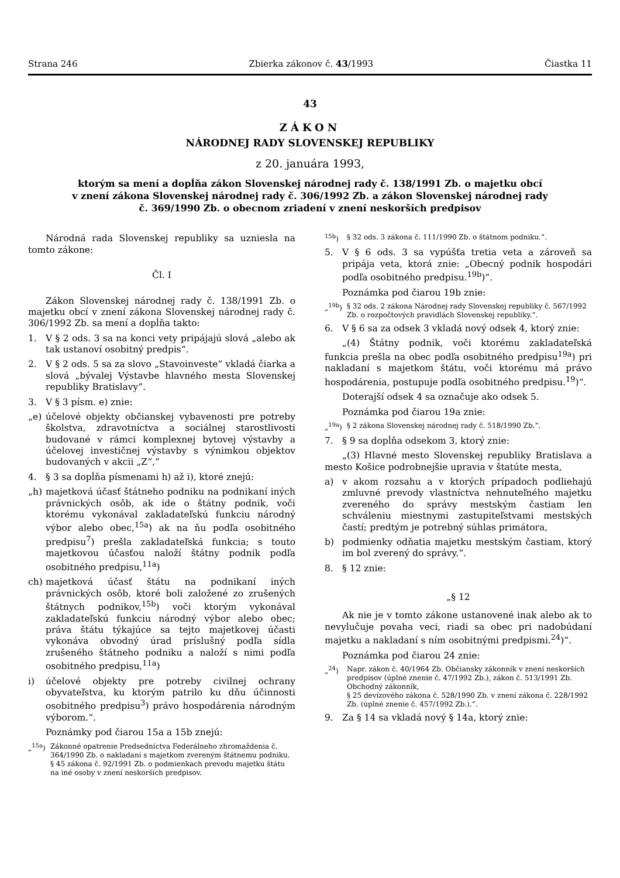Strana 246 Zbierka zákonov č. 43/1993 Čiastka 11
43
ZÁKON
NÁRODNEJ RADY SLOVENSKEJ REPUBLIKY
z 20. januára 1993,
ktorým sa mení a dopĺňa zákon Slovenskej národnej rady č. 138/1991 Zb. o majetku obcí
v znení zákona Slovenskej národnej rady č. 306/1992 Zb. a zákon Slovenskej národnej rady
č. 369/1990 Zb. o obecnom zriadení v znení neskorších predpisov
Národná rada Slovenskej republiky sa uzniesla na tomto zákone:
Čl. I
Zákon Slovenskej národnej rady č. 138/1991 Zb. o majetku obcí v znení zákona Slovenskej národnej rady č. 306/1992 Zb. sa mení a dopĺňa takto:
1. V § 2 ods. 3 sa na konci vety pripájajú slová „alebo ak tak ustanoví osobitný predpis“.
2. V § 2 ods. 5 sa za slovo „Stavoinveste“ vkladá čiarka a slová „bývalej Výstavbe hlavného mesta Slovenskej republiky Bratislavy“.
3. V § 3 písm. e) znie:
„e) účelové objekty občianskej vybavenosti pre potreby školstva, zdravotníctva a sociálnej starostlivosti budované v rámci komplexnej bytovej výstavby a účelovej investičnej výstavby s výnimkou objektov budovaných v akcii „Z“,“
4. § 3 sa dopĺňa písmenami h) až i), ktoré znejú:
„h) majetková účasť štátneho podniku na podnikaní iných právnických osôb, ak ide o štátny podnik, voči ktorému vykonával zakladateľskú funkciu národný výbor alebo obec,<sup>15a</sup>) ak na ňu podľa osobitného predpisu<sup>7</sup>) prešla zakladateľská funkcia; s touto majetkovou účasťou naloží štátny podnik podľa osobitného predpisu,<sup>11a</sup>)
ch) majetková účasť štátu na podnikaní iných právnických osôb, ktoré boli založené zo zrušených štátnych podnikov,<sup>15b</sup>) voči ktorým vykonával zakladateľskú funkciu národný výbor alebo obec; práva štátu týkajúce sa tejto majetkovej účasti vykonáva obvodný úrad príslušný podľa sídla zrušeného štátneho podniku a naloží s nimi podľa osobitného predpisu,<sup>11a</sup>)
i) účelové objekty pre potreby civilnej ochrany obyvateľstva, ku ktorým patrilo ku dňu účinnosti osobitného predpisu<sup>3</sup>) právo hospodárenia národným výborom.“.
Poznámky pod čiarou 15a a 15b znejú:
„<sup>15a</sup>) Zákonné opatrenie Predsedníctva Federálneho zhromaždenia č. 364/1990 Zb. o nakladaní s majetkom zvereným štátnemu podniku.
§ 45 zákona č. 92/1991 Zb. o podmienkach prevodu majetku štátu na iné osoby v znení neskorších predpisov.
<sup>15b</sup>) § 32 ods. 3 zákona č. 111/1990 Zb. o štátnom podniku.“.
5. V § 6 ods. 3 sa vypúšťa tretia veta a zároveň sa pripája veta, ktorá znie: „Obecný podnik hospodári podľa osobitného predpisu.<sup>19b</sup>)“.
Poznámka pod čiarou 19b znie:
„<sup>19b</sup>) § 32 ods. 2 zákona Národnej rady Slovenskej republiky č. 567/1992 Zb. o rozpočtových pravidlách Slovenskej republiky.“.
6. V § 6 sa za odsek 3 vkladá nový odsek 4, ktorý znie:
„(4) Štátny podnik, voči ktorému zakladateľská funkcia prešla na obec podľa osobitného predpisu<sup>19a</sup>) pri nakladaní s majetkom štátu, voči ktorému má právo hospodárenia, postupuje podľa osobitného predpisu.<sup>19</sup>)“.
Doterajší odsek 4 sa označuje ako odsek 5.
Poznámka pod čiarou 19a znie:
„<sup>19a</sup>) § 2 zákona Slovenskej národnej rady č. 518/1990 Zb.“.
7. § 9 sa dopĺňa odsekom 3, ktorý znie:
„(3) Hlavné mesto Slovenskej republiky Bratislava a mesto Košice podrobnejšie upravia v štatúte mesta,
a) v akom rozsahu a v ktorých prípadoch podliehajú zmluvné prevody vlastníctva nehnuteľného majetku zvereného do správy mestským častiam len schváleniu miestnymi zastupiteľstvami mestských častí; predtým je potrebný súhlas primátora,
b) podmienky odňatia majetku mestským častiam, ktorý im bol zverený do správy.“.
8. § 12 znie:
„§ 12
Ak nie je v tomto zákone ustanovené inak alebo ak to nevylučuje povaha veci, riadi sa obec pri nadobúdaní majetku a nakladaní s ním osobitnými predpismi.<sup>24</sup>)“.
Poznámka pod čiarou 24 znie:
„<sup>24</sup>) Napr. zákon č. 40/1964 Zb. Občiansky zákonník v znení neskorších predpisov (úplné znenie č. 47/1992 Zb.), zákon č. 513/1991 Zb. Obchodný zákonník,
§ 25 devízového zákona č. 528/1990 Zb. v znení zákona č. 228/1992 Zb. (úplné znenie č. 457/1992 Zb.).“.
9. Za § 14 sa vkladá nový § 14a, ktorý znie: